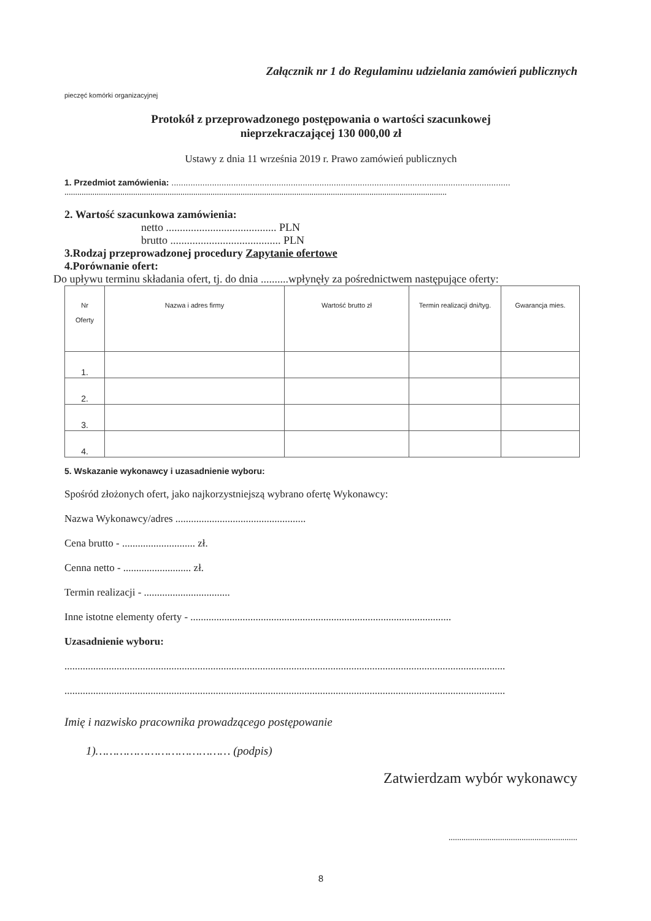Załącznik nr 1 do Regulaminu udzielania zamówień publicznych
pieczęć komórki organizacyjnej
Protokół z przeprowadzonego postępowania o wartości szacunkowej
nieprzekraczającej 130 000,00 zł
Ustawy z dnia 11 września 2019 r. Prawo zamówień publicznych
1. Przedmiot zamówienia: ..............................................................................................................................................
..................................................................................................................................................................................
2. Wartość szacunkowa zamówienia:
netto ........................................ PLN
brutto ........................................ PLN
3.Rodzaj przeprowadzonej procedury Zapytanie ofertowe
4.Porównanie ofert:
Do upływu terminu składania ofert, tj. do dnia ..........wpłynęły za pośrednictwem następujące oferty:
| Nr Oferty | Nazwa i adres firmy | Wartość brutto zł | Termin realizacji dni/tyg. | Gwarancja mies. |
| --- | --- | --- | --- | --- |
| 1. | | | | |
| 2. | | | | |
| 3. | | | | |
| 4. | | | | |
5. Wskazanie wykonawcy i uzasadnienie wyboru:
Spośród złożonych ofert, jako najkorzystniejszą wybrano ofertę Wykonawcy:
Nazwa Wykonawcy/adres ..................................................
Cena brutto - ............................ zł.
Cenna netto - .......................... zł.
Termin realizacji - .................................
Inne istotne elementy oferty - ....................................................................................................
Uzasadnienie wyboru:
.........................................................................................................................................................................
.........................................................................................................................................................................
Imię i nazwisko pracownika prowadzącego postępowanie
1)………………………………… (podpis)
Zatwierdzam wybór wykonawcy
............................................................
8